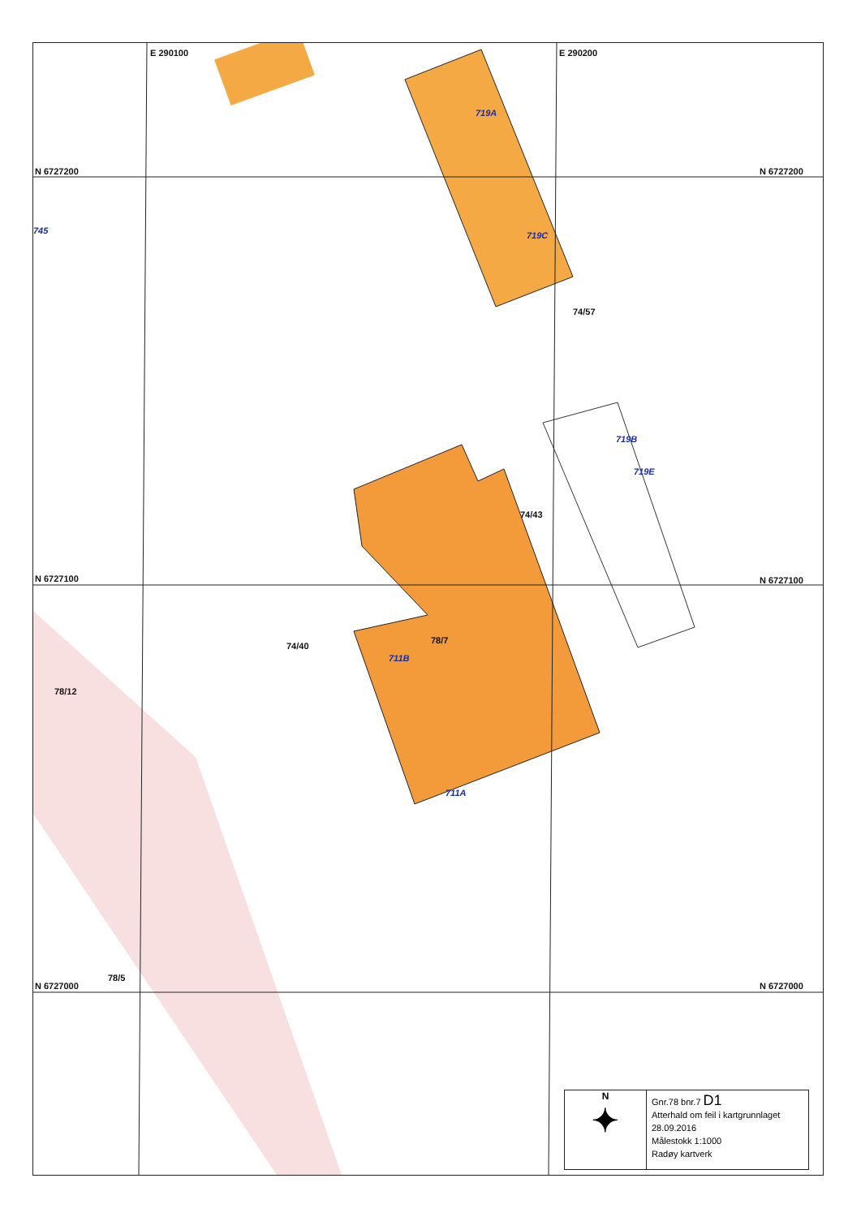N 6727200 N 6727200
N 6727100 N 6727100
N 6727000 N 6727000
E 290100 E 290200
745
719A
719C
74/57
719B
719E
74/43
74/40
78/7
711B
78/12
711A
78/5
N
✦
Gnr.78 bnr.7 D1
Atterhald om feil i kartgrunnlaget
28.09.2016
Målestokk 1:1000
Radøy kartverk